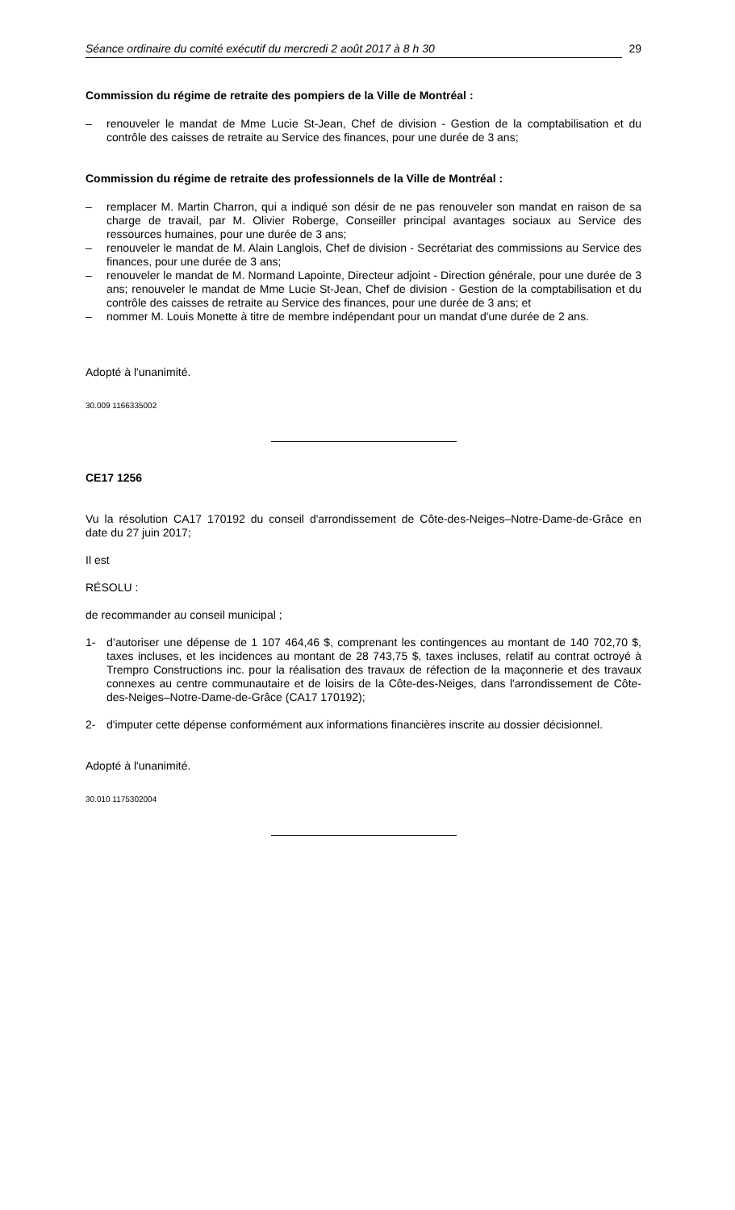Séance ordinaire du comité exécutif du mercredi 2 août 2017 à 8 h 30 29
Commission du régime de retraite des pompiers de la Ville de Montréal :
– renouveler le mandat de Mme Lucie St-Jean, Chef de division - Gestion de la comptabilisation et du contrôle des caisses de retraite au Service des finances, pour une durée de 3 ans;
Commission du régime de retraite des professionnels de la Ville de Montréal :
– remplacer M. Martin Charron, qui a indiqué son désir de ne pas renouveler son mandat en raison de sa charge de travail, par M. Olivier Roberge, Conseiller principal avantages sociaux au Service des ressources humaines, pour une durée de 3 ans;
– renouveler le mandat de M. Alain Langlois, Chef de division - Secrétariat des commissions au Service des finances, pour une durée de 3 ans;
– renouveler le mandat de M. Normand Lapointe, Directeur adjoint - Direction générale, pour une durée de 3 ans; renouveler le mandat de Mme Lucie St-Jean, Chef de division - Gestion de la comptabilisation et du contrôle des caisses de retraite au Service des finances, pour une durée de 3 ans; et
– nommer M. Louis Monette à titre de membre indépendant pour un mandat d'une durée de 2 ans.
Adopté à l'unanimité.
30.009 1166335002
CE17 1256
Vu la résolution CA17 170192 du conseil d'arrondissement de Côte-des-Neiges–Notre-Dame-de-Grâce en date du 27 juin 2017;
Il est
RÉSOLU :
de recommander au conseil municipal ;
1- d’autoriser une dépense de 1 107 464,46 $, comprenant les contingences au montant de 140 702,70 $, taxes incluses, et les incidences au montant de 28 743,75 $, taxes incluses, relatif au contrat octroyé à Trempro Constructions inc. pour la réalisation des travaux de réfection de la maçonnerie et des travaux connexes au centre communautaire et de loisirs de la Côte-des-Neiges, dans l'arrondissement de Côte-des-Neiges–Notre-Dame-de-Grâce (CA17 170192);
2- d'imputer cette dépense conformément aux informations financières inscrite au dossier décisionnel.
Adopté à l'unanimité.
30.010 1175302004